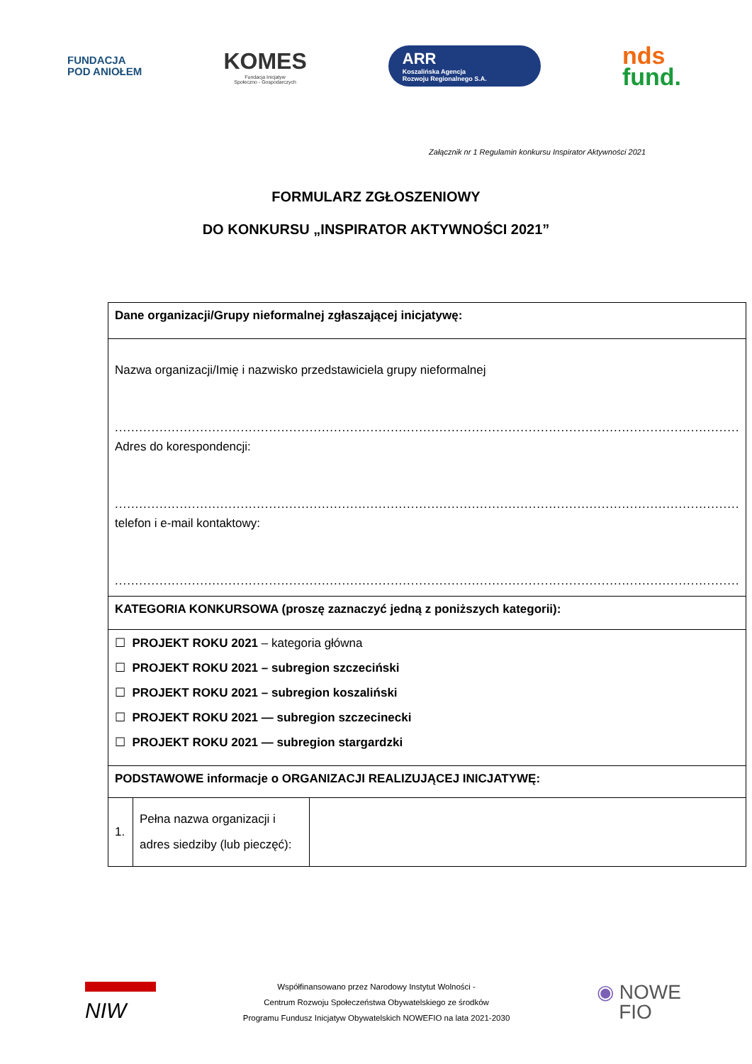FUNDACJA
POD ANIOŁEM
KOMES
Fundacja Inicjatyw
Społeczno - Gospodarczych
ARR
Koszalińska Agencja
Rozwoju Regionalnego S.A.
nds
fund.
Załącznik nr 1 Regulamin konkursu Inspirator Aktywności 2021
FORMULARZ ZGŁOSZENIOWY
DO KONKURSU „INSPIRATOR AKTYWNOŚCI 2021”
| Dane organizacji/Grupy nieformalnej zgłaszającej inicjatywę: | | |
| Nazwa organizacji/Imię i nazwisko przedstawiciela grupy nieformalnej .......................................................................................................................................................... Adres do korespondencji: .......................................................................................................................................................... telefon i e-mail kontaktowy: .......................................................................................................................................................... | | |
| KATEGORIA KONKURSOWA (proszę zaznaczyć jedną z poniższych kategorii): | | |
| ☐ PROJEKT ROKU 2021 – kategoria główna ☐ PROJEKT ROKU 2021 – subregion szczeciński ☐ PROJEKT ROKU 2021 – subregion koszaliński ☐ PROJEKT ROKU 2021 — subregion szczecinecki ☐ PROJEKT ROKU 2021 — subregion stargardzki | | |
| PODSTAWOWE informacje o ORGANIZACJI REALIZUJĄCEJ INICJATYWĘ: | | |
| 1. | Pełna nazwa organizacji i adres siedziby (lub pieczęć): | |
NIW
Współfinansowano przez Narodowy Instytut Wolności -
Centrum Rozwoju Społeczeństwa Obywatelskiego ze środków
Programu Fundusz Inicjatyw Obywatelskich NOWEFIO na lata 2021-2030
◉ NOWE
FIO